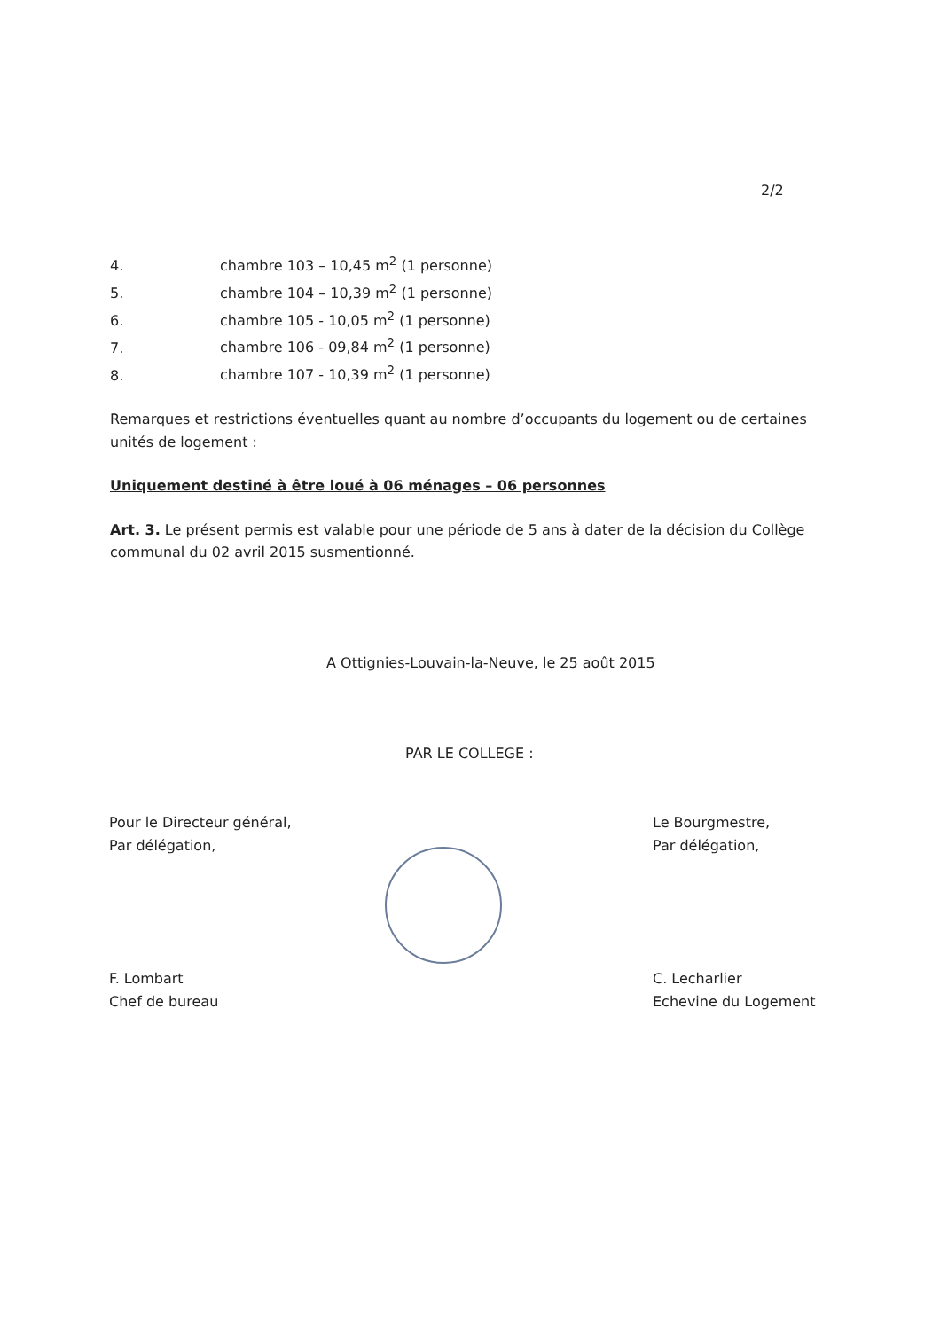2/2
4. chambre 103 – 10,45 m<sup>2</sup> (1 personne)
5. chambre 104 – 10,39 m<sup>2</sup> (1 personne)
6. chambre 105 - 10,05 m<sup>2</sup> (1 personne)
7. chambre 106 - 09,84 m<sup>2</sup> (1 personne)
8. chambre 107 - 10,39 m<sup>2</sup> (1 personne)
Remarques et restrictions éventuelles quant au nombre d’occupants du logement ou de certaines unités de logement :
Uniquement destiné à être loué à 06 ménages – 06 personnes
Art. 3. Le présent permis est valable pour une période de 5 ans à dater de la décision du Collège communal du 02 avril 2015 susmentionné.
A Ottignies-Louvain-la-Neuve, le 25 août 2015
PAR LE COLLEGE :
Pour le Directeur général,
Par délégation,
F. Lombart
Chef de bureau
Le Bourgmestre,
Par délégation,
C. Lecharlier
Echevine du Logement